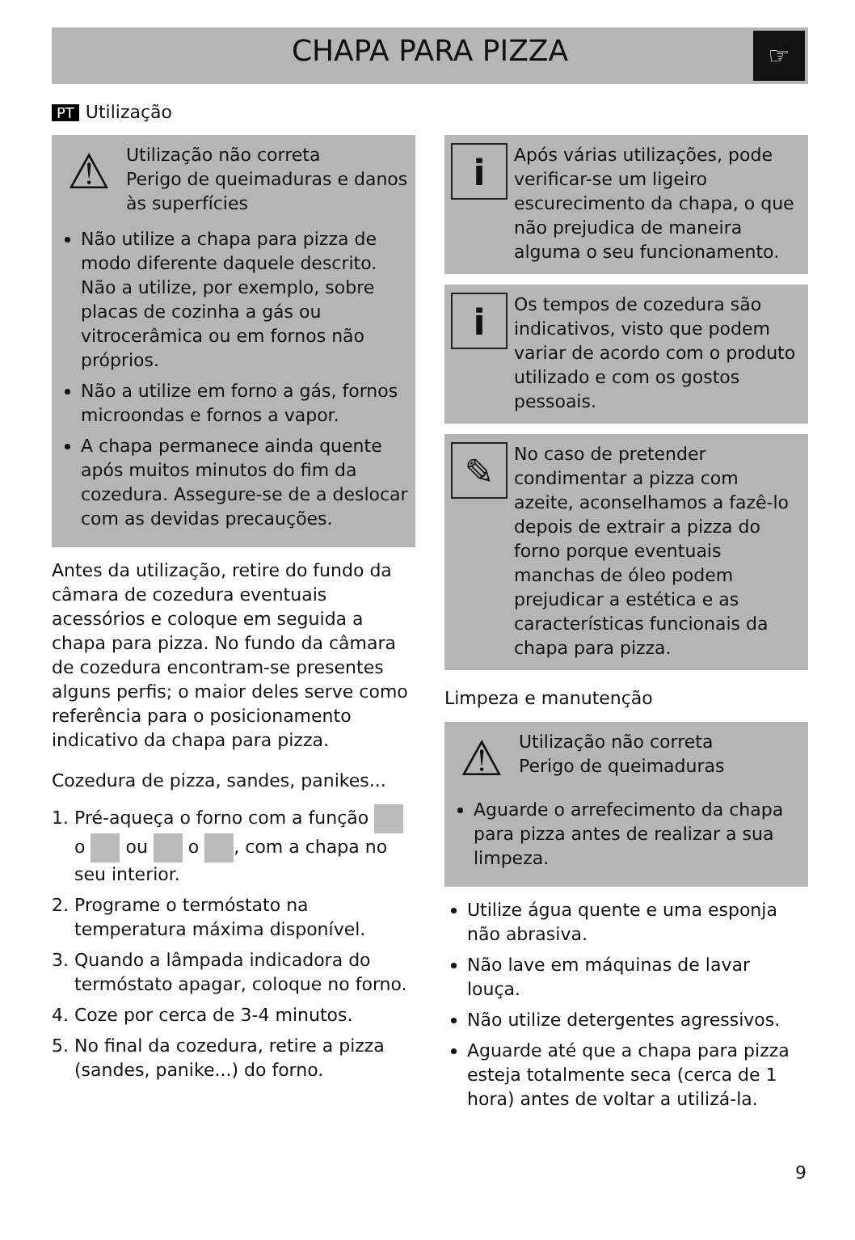CHAPA PARA PIZZA
☞
PT Utilização
⚠
Utilização não correta
Perigo de queimaduras e danos às superfícies
Não utilize a chapa para pizza de modo diferente daquele descrito. Não a utilize, por exemplo, sobre placas de cozinha a gás ou vitrocerâmica ou em fornos não próprios.
Não a utilize em forno a gás, fornos microondas e fornos a vapor.
A chapa permanece ainda quente após muitos minutos do fim da cozedura. Assegure-se de a deslocar com as devidas precauções.
Antes da utilização, retire do fundo da câmara de cozedura eventuais acessórios e coloque em seguida a chapa para pizza. No fundo da câmara de cozedura encontram-se presentes alguns perfis; o maior deles serve como referência para o posicionamento indicativo da chapa para pizza.
Cozedura de pizza, sandes, panikes...
1. Pré-aqueça o forno com a função o ou o , com a chapa no seu interior.
2. Programe o termóstato na temperatura máxima disponível.
3. Quando a lâmpada indicadora do termóstato apagar, coloque no forno.
4. Coze por cerca de 3-4 minutos.
5. No final da cozedura, retire a pizza (sandes, panike...) do forno.
i
Após várias utilizações, pode verificar-se um ligeiro escurecimento da chapa, o que não prejudica de maneira alguma o seu funcionamento.
i
Os tempos de cozedura são indicativos, visto que podem variar de acordo com o produto utilizado e com os gostos pessoais.
✎
No caso de pretender condimentar a pizza com azeite, aconselhamos a fazê-lo depois de extrair a pizza do forno porque eventuais manchas de óleo podem prejudicar a estética e as características funcionais da chapa para pizza.
Limpeza e manutenção
⚠
Utilização não correta
Perigo de queimaduras
Aguarde o arrefecimento da chapa para pizza antes de realizar a sua limpeza.
Utilize água quente e uma esponja não abrasiva.
Não lave em máquinas de lavar louça.
Não utilize detergentes agressivos.
Aguarde até que a chapa para pizza esteja totalmente seca (cerca de 1 hora) antes de voltar a utilizá-la.
9